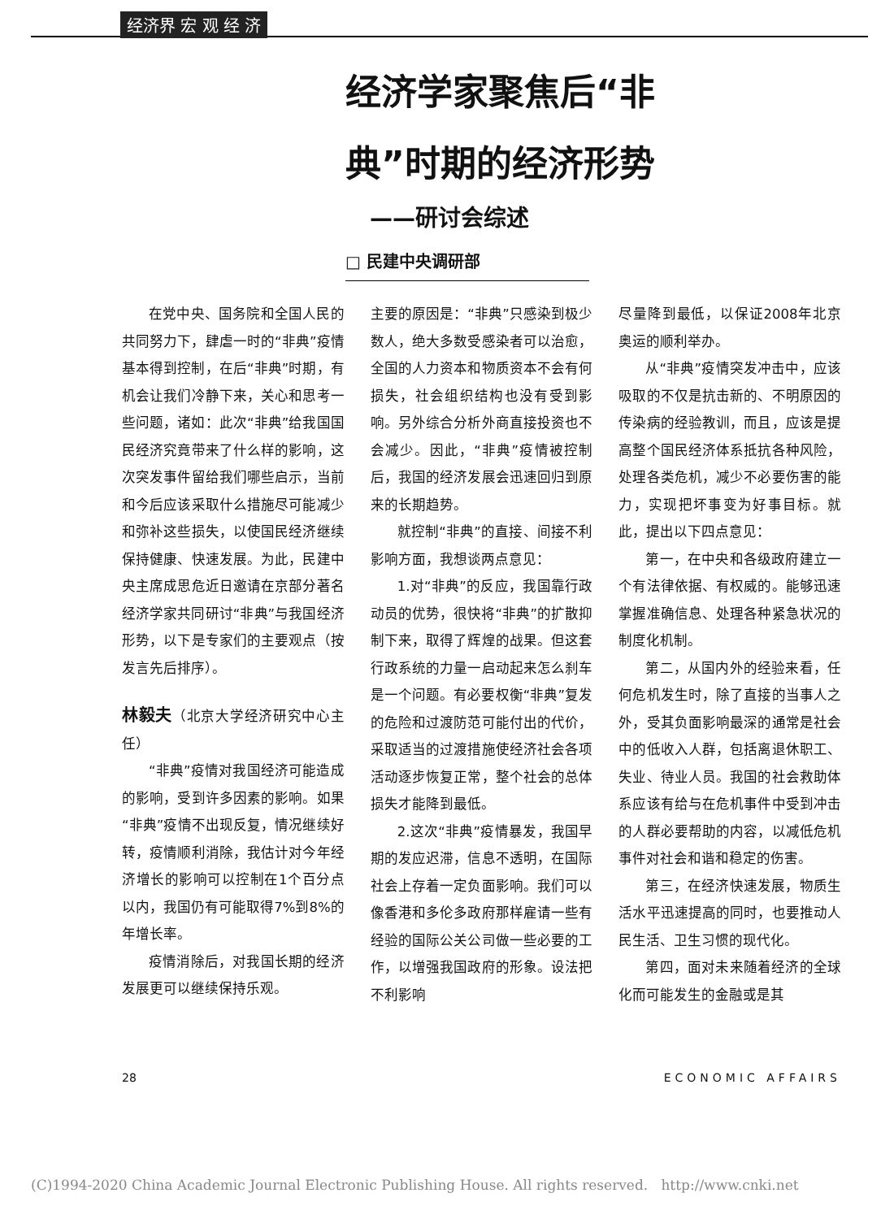经济界 宏 观 经 济
经济学家聚焦后“非典”时期的经济形势
——研讨会综述
□ 民建中央调研部
在党中央、国务院和全国人民的共同努力下，肆虐一时的“非典”疫情基本得到控制，在后“非典”时期，有机会让我们冷静下来，关心和思考一些问题，诸如：此次“非典”给我国国民经济究竟带来了什么样的影响，这次突发事件留给我们哪些启示，当前和今后应该采取什么措施尽可能减少和弥补这些损失，以使国民经济继续保持健康、快速发展。为此，民建中央主席成思危近日邀请在京部分著名经济学家共同研讨“非典”与我国经济形势，以下是专家们的主要观点（按发言先后排序）。
林毅夫（北京大学经济研究中心主任）
“非典”疫情对我国经济可能造成的影响，受到许多因素的影响。如果“非典”疫情不出现反复，情况继续好转，疫情顺利消除，我估计对今年经济增长的影响可以控制在1个百分点以内，我国仍有可能取得7%到8%的年增长率。
疫情消除后，对我国长期的经济发展更可以继续保持乐观。
主要的原因是：“非典”只感染到极少数人，绝大多数受感染者可以治愈，全国的人力资本和物质资本不会有何损失，社会组织结构也没有受到影响。另外综合分析外商直接投资也不会减少。因此，“非典”疫情被控制后，我国的经济发展会迅速回归到原来的长期趋势。
就控制“非典”的直接、间接不利影响方面，我想谈两点意见：
1.对“非典”的反应，我国靠行政动员的优势，很快将“非典”的扩散抑制下来，取得了辉煌的战果。但这套行政系统的力量一启动起来怎么刹车是一个问题。有必要权衡“非典”复发的危险和过渡防范可能付出的代价，采取适当的过渡措施使经济社会各项活动逐步恢复正常，整个社会的总体损失才能降到最低。
2.这次“非典”疫情暴发，我国早期的发应迟滞，信息不透明，在国际社会上存着一定负面影响。我们可以像香港和多伦多政府那样雇请一些有经验的国际公关公司做一些必要的工作，以增强我国政府的形象。设法把不利影响
尽量降到最低，以保证2008年北京奥运的顺利举办。
从“非典”疫情突发冲击中，应该吸取的不仅是抗击新的、不明原因的传染病的经验教训，而且，应该是提高整个国民经济体系抵抗各种风险，处理各类危机，减少不必要伤害的能力，实现把坏事变为好事目标。就此，提出以下四点意见：
第一，在中央和各级政府建立一个有法律依据、有权威的。能够迅速掌握准确信息、处理各种紧急状况的制度化机制。
第二，从国内外的经验来看，任何危机发生时，除了直接的当事人之外，受其负面影响最深的通常是社会中的低收入人群，包括离退休职工、失业、待业人员。我国的社会救助体系应该有给与在危机事件中受到冲击的人群必要帮助的内容，以减低危机事件对社会和谐和稳定的伤害。
第三，在经济快速发展，物质生活水平迅速提高的同时，也要推动人民生活、卫生习惯的现代化。
第四，面对未来随着经济的全球化而可能发生的金融或是其
28 ECONOMIC AFFAIRS
(C)1994-2020 China Academic Journal Electronic Publishing House. All rights reserved. http://www.cnki.net